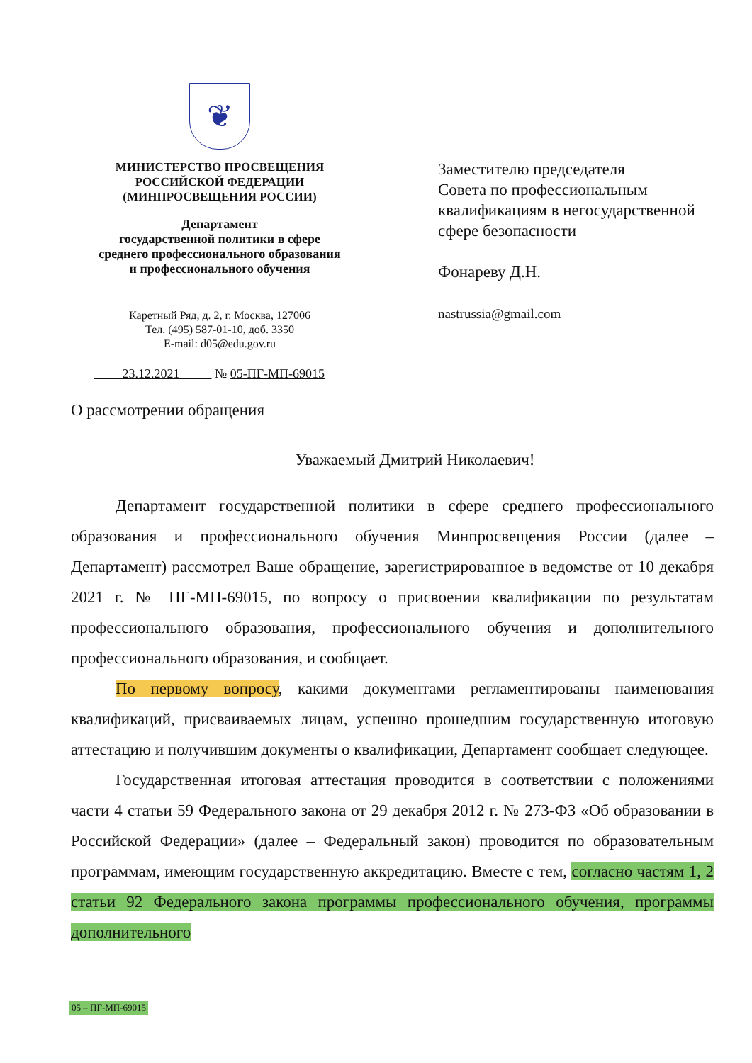❦
МИНИСТЕРСТВО ПРОСВЕЩЕНИЯ
РОССИЙСКОЙ ФЕДЕРАЦИИ
(МИНПРОСВЕЩЕНИЯ РОССИИ)
Департамент
государственной политики в сфере
среднего профессионального образования
и профессионального обучения
Каретный Ряд, д. 2, г. Москва, 127006
Тел. (495) 587-01-10, доб. 3350
E-mail: d05@edu.gov.ru
23.12.2021 № 05-ПГ-МП-69015
Заместителю председателя
Совета по профессиональным
квалификациям в негосударственной
сфере безопасности
Фонареву Д.Н.
nastrussia@gmail.com
О рассмотрении обращения
Уважаемый Дмитрий Николаевич!
Департамент государственной политики в сфере среднего профессионального образования и профессионального обучения Минпросвещения России (далее – Департамент) рассмотрел Ваше обращение, зарегистрированное в ведомстве от 10 декабря 2021 г. № ПГ-МП-69015, по вопросу о присвоении квалификации по результатам профессионального образования, профессионального обучения и дополнительного профессионального образования, и сообщает.
По первому вопросу, какими документами регламентированы наименования квалификаций, присваиваемых лицам, успешно прошедшим государственную итоговую аттестацию и получившим документы о квалификации, Департамент сообщает следующее.
Государственная итоговая аттестация проводится в соответствии с положениями части 4 статьи 59 Федерального закона от 29 декабря 2012 г. № 273-ФЗ «Об образовании в Российской Федерации» (далее – Федеральный закон) проводится по образовательным программам, имеющим государственную аккредитацию. Вместе с тем, согласно частям 1, 2 статьи 92 Федерального закона программы профессионального обучения, программы дополнительного
05 – ПГ-МП-69015